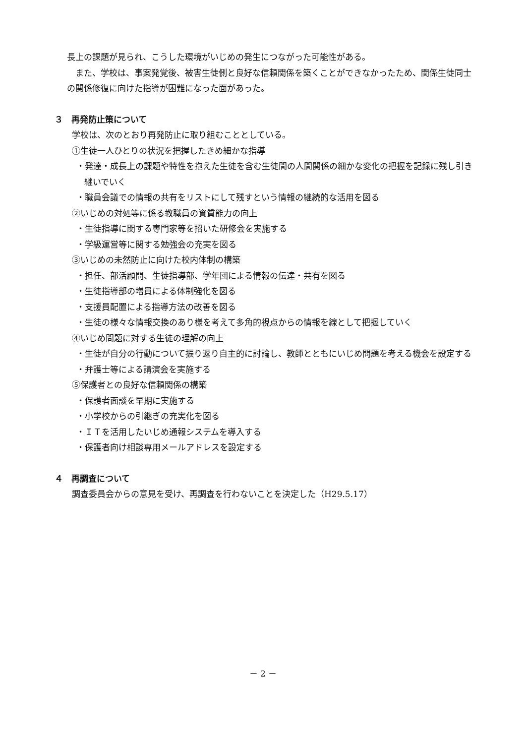長上の課題が見られ、こうした環境がいじめの発生につながった可能性がある。
　また、学校は、事案発覚後、被害生徒側と良好な信頼関係を築くことができなかったため、関係生徒同士の関係修復に向けた指導が困難になった面があった。
３　再発防止策について
学校は、次のとおり再発防止に取り組むこととしている。
①生徒一人ひとりの状況を把握したきめ細かな指導
・発達・成長上の課題や特性を抱えた生徒を含む生徒間の人間関係の細かな変化の把握を記録に残し引き継いでいく
・職員会議での情報の共有をリストにして残すという情報の継続的な活用を図る
②いじめの対処等に係る教職員の資質能力の向上
・生徒指導に関する専門家等を招いた研修会を実施する
・学級運営等に関する勉強会の充実を図る
③いじめの未然防止に向けた校内体制の構築
・担任、部活顧問、生徒指導部、学年団による情報の伝達・共有を図る
・生徒指導部の増員による体制強化を図る
・支援員配置による指導方法の改善を図る
・生徒の様々な情報交換のあり様を考えて多角的視点からの情報を線として把握していく
④いじめ問題に対する生徒の理解の向上
・生徒が自分の行動について振り返り自主的に討論し、教師とともにいじめ問題を考える機会を設定する
・弁護士等による講演会を実施する
⑤保護者との良好な信頼関係の構築
・保護者面談を早期に実施する
・小学校からの引継ぎの充実化を図る
・ＩＴを活用したいじめ通報システムを導入する
・保護者向け相談専用メールアドレスを設定する
４　再調査について
調査委員会からの意見を受け、再調査を行わないことを決定した（H29.5.17）
－ 2 －